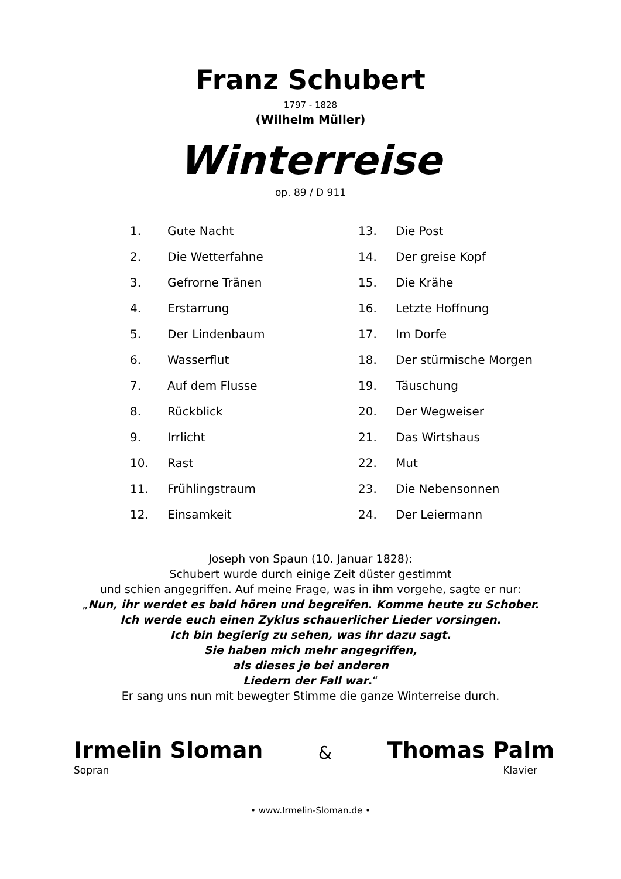Franz Schubert
1797 - 1828
(Wilhelm Müller)
Winterreise
op. 89 / D 911
1. Gute Nacht
2. Die Wetterfahne
3. Gefrorne Tränen
4. Erstarrung
5. Der Lindenbaum
6. Wasserflut
7. Auf dem Flusse
8. Rückblick
9. Irrlicht
10. Rast
11. Frühlingstraum
12. Einsamkeit
13. Die Post
14. Der greise Kopf
15. Die Krähe
16. Letzte Hoffnung
17. Im Dorfe
18. Der stürmische Morgen
19. Täuschung
20. Der Wegweiser
21. Das Wirtshaus
22. Mut
23. Die Nebensonnen
24. Der Leiermann
Joseph von Spaun (10. Januar 1828):
Schubert wurde durch einige Zeit düster gestimmt
und schien angegriffen. Auf meine Frage, was in ihm vorgehe, sagte er nur:
„Nun, ihr werdet es bald hören und begreifen. Komme heute zu Schober.
Ich werde euch einen Zyklus schauerlicher Lieder vorsingen.
Ich bin begierig zu sehen, was ihr dazu sagt.
Sie haben mich mehr angegriffen,
als dieses je bei anderen
Liedern der Fall war.“
Er sang uns nun mit bewegter Stimme die ganze Winterreise durch.
Irmelin Sloman & Thomas Palm
Sopran Klavier
• www.Irmelin-Sloman.de •